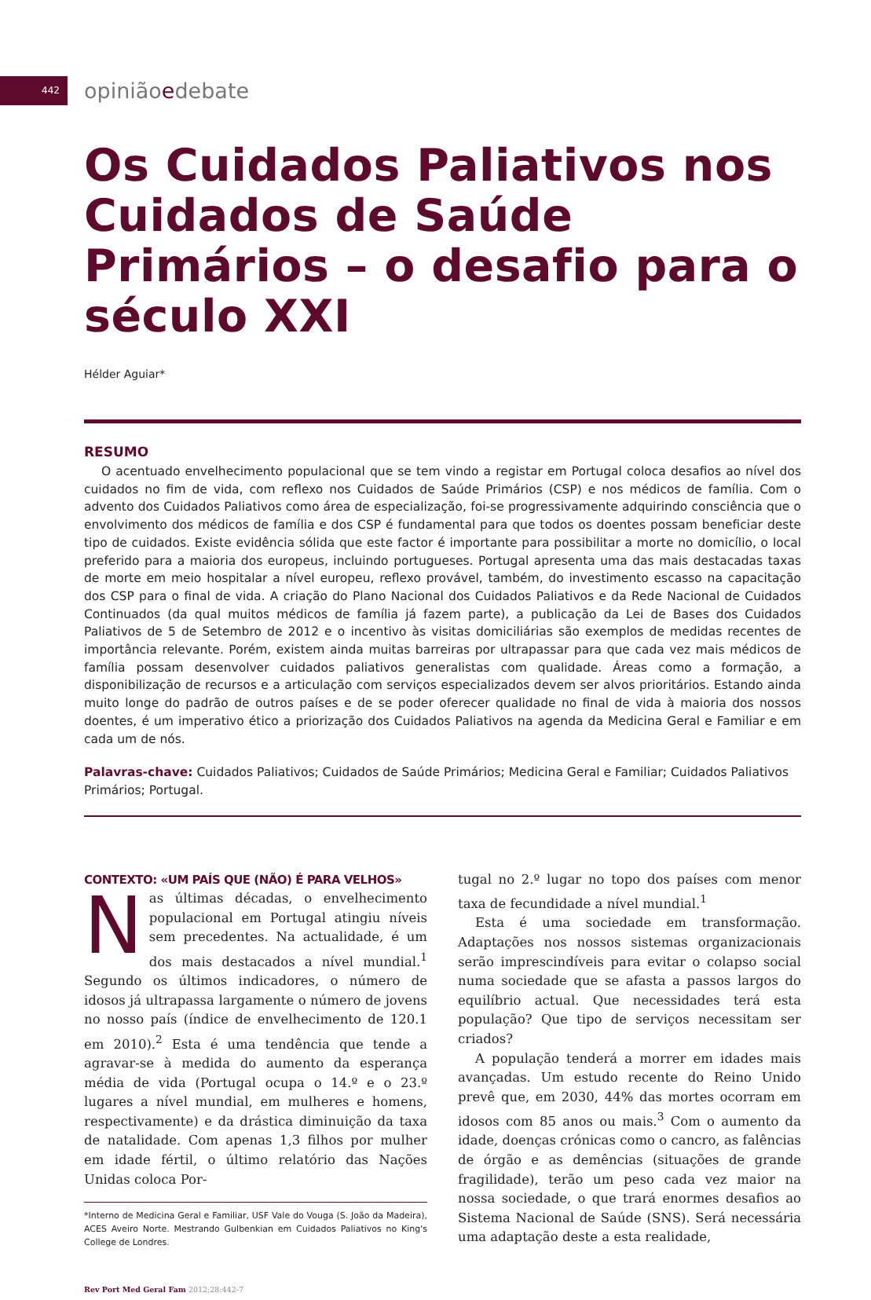442
opiniãoedebate
Os Cuidados Paliativos nos Cuidados de Saúde Primários – o desafio para o século XXI
Hélder Aguiar*
RESUMO
O acentuado envelhecimento populacional que se tem vindo a registar em Portugal coloca desafios ao nível dos cuidados no fim de vida, com reflexo nos Cuidados de Saúde Primários (CSP) e nos médicos de família. Com o advento dos Cuidados Paliativos como área de especialização, foi-se progressivamente adquirindo consciência que o envolvimento dos médicos de família e dos CSP é fundamental para que todos os doentes possam beneficiar deste tipo de cuidados. Existe evidência sólida que este factor é importante para possibilitar a morte no domicílio, o local preferido para a maioria dos europeus, incluindo portugueses. Portugal apresenta uma das mais destacadas taxas de morte em meio hospitalar a nível europeu, reflexo provável, também, do investimento escasso na capacitação dos CSP para o final de vida. A criação do Plano Nacional dos Cuidados Paliativos e da Rede Nacional de Cuidados Continuados (da qual muitos médicos de família já fazem parte), a publicação da Lei de Bases dos Cuidados Paliativos de 5 de Setembro de 2012 e o incentivo às visitas domiciliárias são exemplos de medidas recentes de importância relevante. Porém, existem ainda muitas barreiras por ultrapassar para que cada vez mais médicos de família possam desenvolver cuidados paliativos generalistas com qualidade. Áreas como a formação, a disponibilização de recursos e a articulação com serviços especializados devem ser alvos prioritários. Estando ainda muito longe do padrão de outros países e de se poder oferecer qualidade no final de vida à maioria dos nossos doentes, é um imperativo ético a priorização dos Cuidados Paliativos na agenda da Medicina Geral e Familiar e em cada um de nós.
Palavras-chave: Cuidados Paliativos; Cuidados de Saúde Primários; Medicina Geral e Familiar; Cuidados Paliativos Primários; Portugal.
CONTEXTO: «UM PAÍS QUE (NÃO) É PARA VELHOS»
Nas últimas décadas, o envelhecimento populacional em Portugal atingiu níveis sem precedentes. Na actualidade, é um dos mais destacados a nível mundial.<sup>1</sup> Segundo os últimos indicadores, o número de idosos já ultrapassa largamente o número de jovens no nosso país (índice de envelhecimento de 120.1 em 2010).<sup>2</sup> Esta é uma tendência que tende a agravar-se à medida do aumento da esperança média de vida (Portugal ocupa o 14.º e o 23.º lugares a nível mundial, em mulheres e homens, respectivamente) e da drástica diminuição da taxa de natalidade. Com apenas 1,3 filhos por mulher em idade fértil, o último relatório das Nações Unidas coloca Por-
*Interno de Medicina Geral e Familiar, USF Vale do Vouga (S. João da Madeira), ACES Aveiro Norte. Mestrando Gulbenkian em Cuidados Paliativos no King's College de Londres.
Rev Port Med Geral Fam 2012;28:442-7
tugal no 2.º lugar no topo dos países com menor taxa de fecundidade a nível mundial.<sup>1</sup>
Esta é uma sociedade em transformação. Adaptações nos nossos sistemas organizacionais serão imprescindíveis para evitar o colapso social numa sociedade que se afasta a passos largos do equilíbrio actual. Que necessidades terá esta população? Que tipo de serviços necessitam ser criados?
A população tenderá a morrer em idades mais avançadas. Um estudo recente do Reino Unido prevê que, em 2030, 44% das mortes ocorram em idosos com 85 anos ou mais.<sup>3</sup> Com o aumento da idade, doenças crónicas como o cancro, as falências de órgão e as demências (situações de grande fragilidade), terão um peso cada vez maior na nossa sociedade, o que trará enormes desafios ao Sistema Nacional de Saúde (SNS). Será necessária uma adaptação deste a esta realidade,